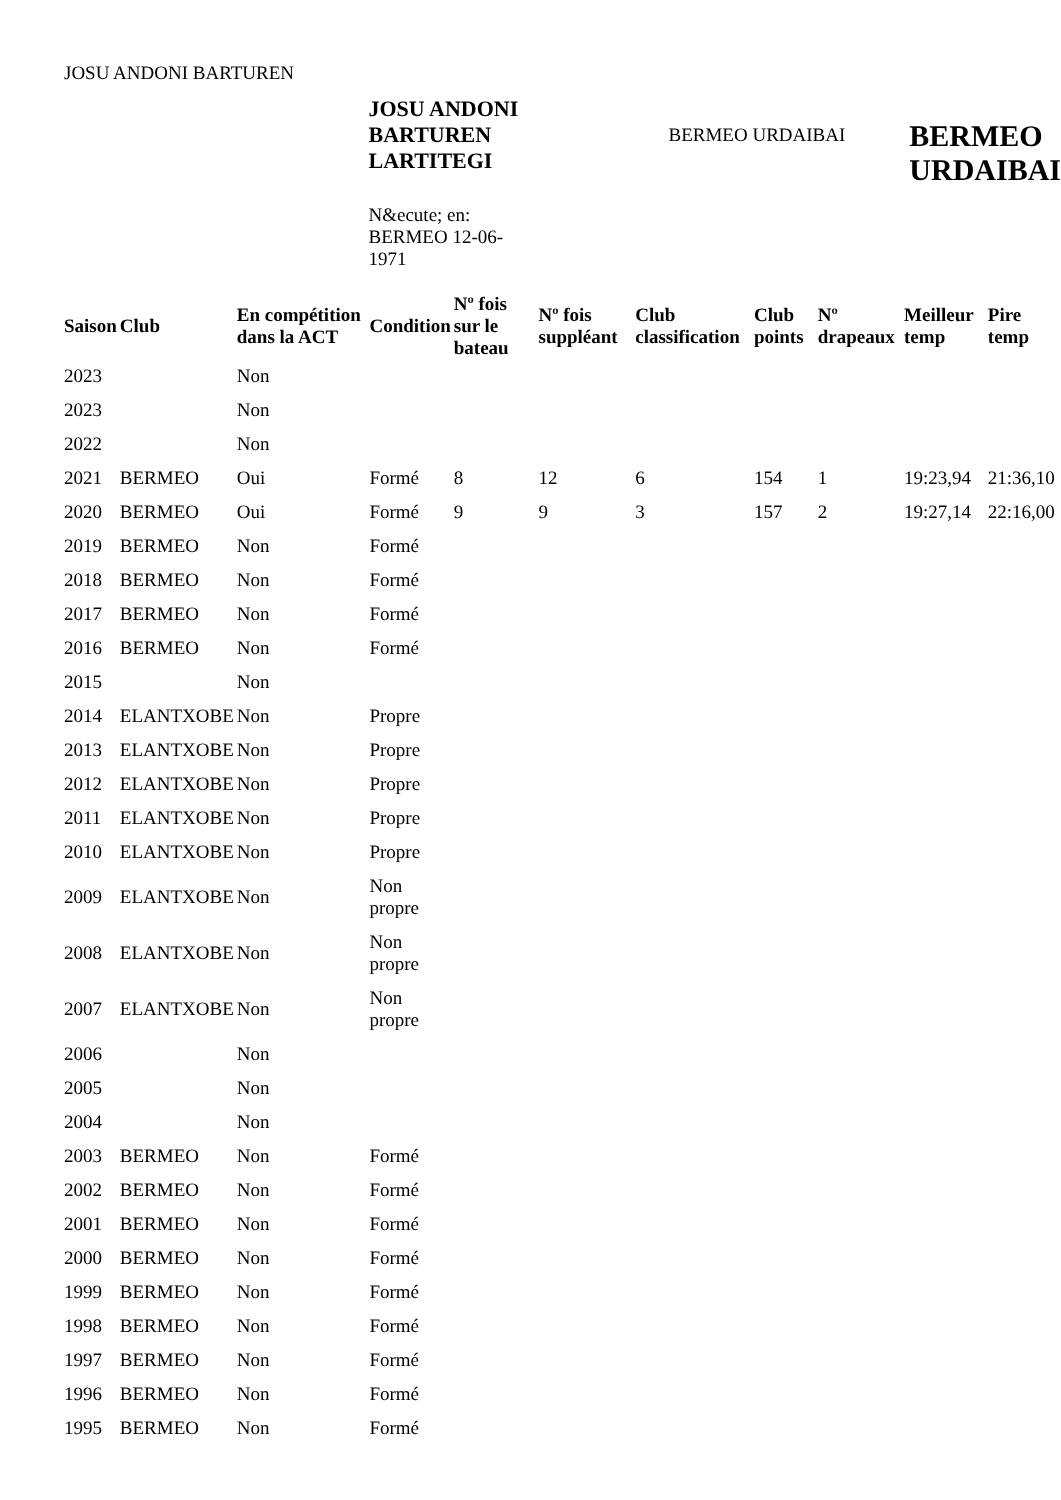JOSU ANDONI BARTUREN
JOSU ANDONI BARTUREN LARTITEGI
N&ecute; en: BERMEO 12-06-1971
BERMEO URDAIBAI
BERMEO
URDAIBAI
| Saison | Club | En compétition dans la ACT | Condition | Nº fois sur le bateau | Nº fois suppléant | Club classification | Club points | Nº drapeaux | Meilleur temp | Pire temp |
| --- | --- | --- | --- | --- | --- | --- | --- | --- | --- | --- |
| 2023 | | Non | | | | | | | | |
| 2023 | | Non | | | | | | | | |
| 2022 | | Non | | | | | | | | |
| 2021 | BERMEO | Oui | Formé | 8 | 12 | 6 | 154 | 1 | 19:23,94 | 21:36,10 |
| 2020 | BERMEO | Oui | Formé | 9 | 9 | 3 | 157 | 2 | 19:27,14 | 22:16,00 |
| 2019 | BERMEO | Non | Formé | | | | | | | |
| 2018 | BERMEO | Non | Formé | | | | | | | |
| 2017 | BERMEO | Non | Formé | | | | | | | |
| 2016 | BERMEO | Non | Formé | | | | | | | |
| 2015 | | Non | | | | | | | | |
| 2014 | ELANTXOBE | Non | Propre | | | | | | | |
| 2013 | ELANTXOBE | Non | Propre | | | | | | | |
| 2012 | ELANTXOBE | Non | Propre | | | | | | | |
| 2011 | ELANTXOBE | Non | Propre | | | | | | | |
| 2010 | ELANTXOBE | Non | Propre | | | | | | | |
| 2009 | ELANTXOBE | Non | Non propre | | | | | | | |
| 2008 | ELANTXOBE | Non | Non propre | | | | | | | |
| 2007 | ELANTXOBE | Non | Non propre | | | | | | | |
| 2006 | | Non | | | | | | | | |
| 2005 | | Non | | | | | | | | |
| 2004 | | Non | | | | | | | | |
| 2003 | BERMEO | Non | Formé | | | | | | | |
| 2002 | BERMEO | Non | Formé | | | | | | | |
| 2001 | BERMEO | Non | Formé | | | | | | | |
| 2000 | BERMEO | Non | Formé | | | | | | | |
| 1999 | BERMEO | Non | Formé | | | | | | | |
| 1998 | BERMEO | Non | Formé | | | | | | | |
| 1997 | BERMEO | Non | Formé | | | | | | | |
| 1996 | BERMEO | Non | Formé | | | | | | | |
| 1995 | BERMEO | Non | Formé | | | | | | | |